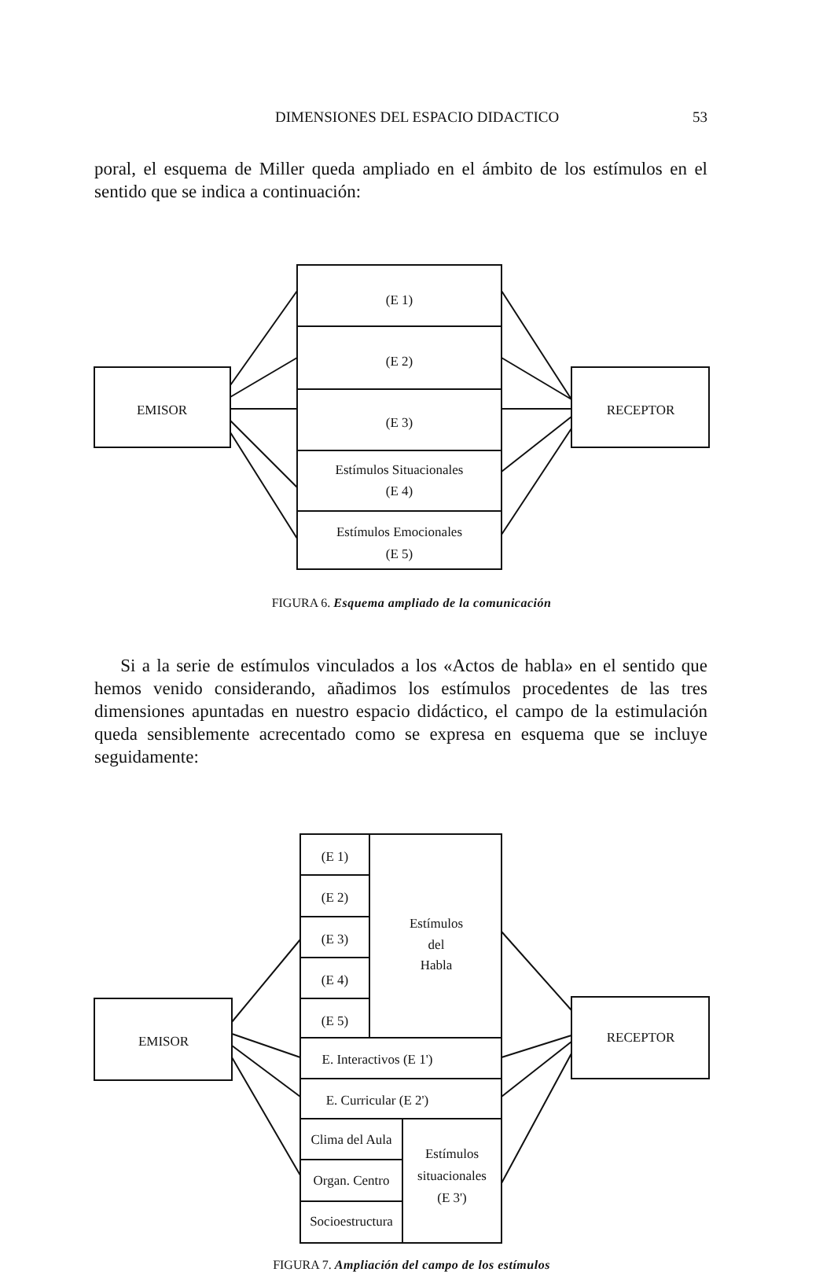DIMENSIONES DEL ESPACIO DIDACTICO 53
poral, el esquema de Miller queda ampliado en el ámbito de los estímulos en el sentido que se indica a continuación:
EMISOR
RECEPTOR
(E 1)
(E 2)
(E 3)
Estímulos Situacionales
(E 4)
Estímulos Emocionales
(E 5)
FIGURA 6. Esquema ampliado de la comunicación
Si a la serie de estímulos vinculados a los «Actos de habla» en el sentido que hemos venido considerando, añadimos los estímulos procedentes de las tres dimensiones apuntadas en nuestro espacio didáctico, el campo de la estimulación queda sensiblemente acrecentado como se expresa en esquema que se incluye seguidamente:
EMISOR
RECEPTOR
(E 1)
(E 2)
(E 3)
(E 4)
(E 5)
Estímulos
del
Habla
E. Interactivos (E 1')
E. Curricular (E 2')
Clima del Aula
Organ. Centro
Socioestructura
Estímulos
situacionales
(E 3')
FIGURA 7. Ampliación del campo de los estímulos